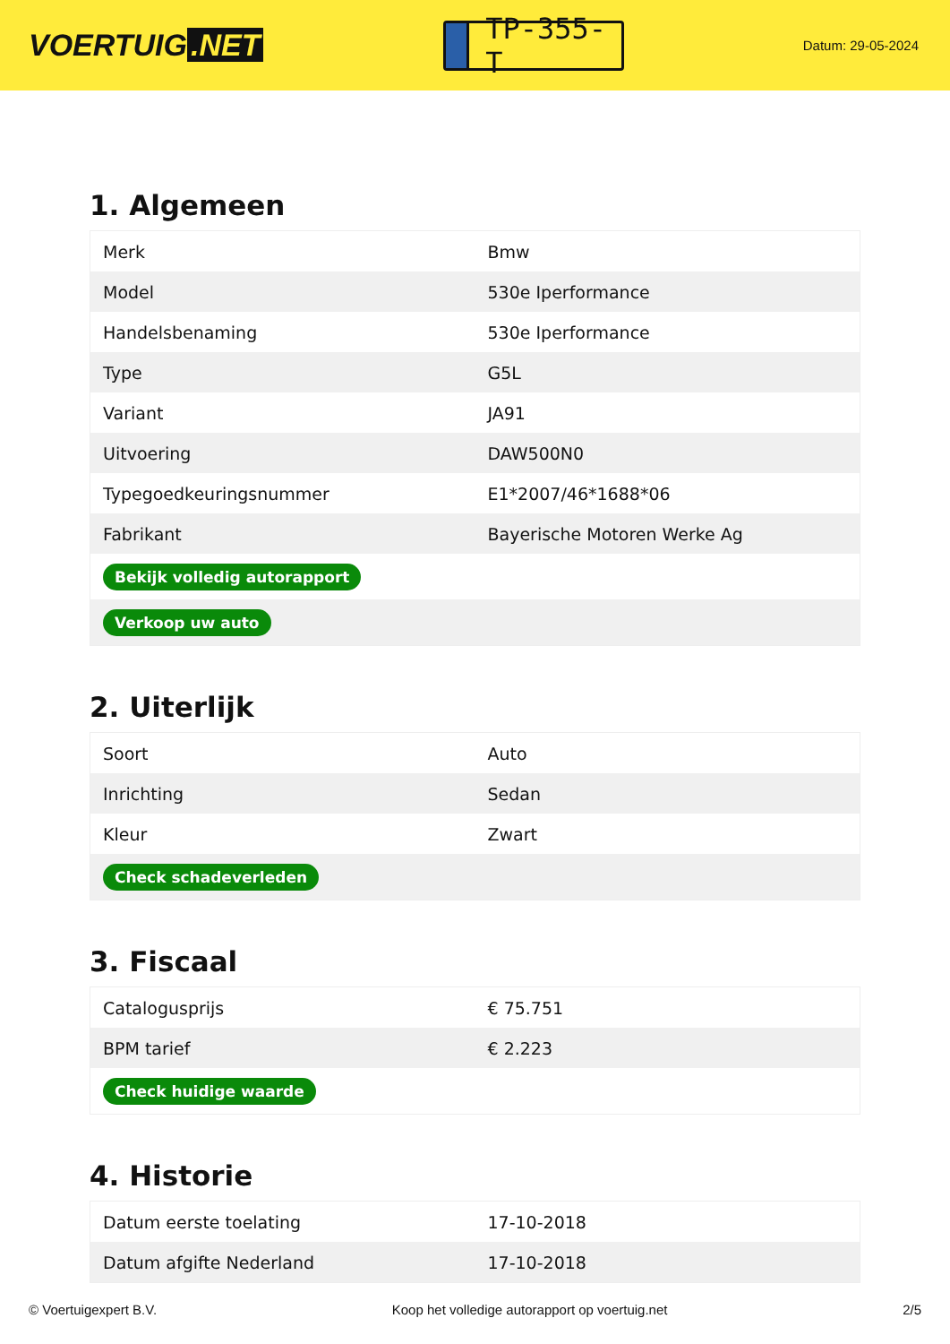VOERTUIG.NET
TP-355-T
Datum: 29-05-2024
1. Algemeen
| Merk | Bmw |
| Model | 530e Iperformance |
| Handelsbenaming | 530e Iperformance |
| Type | G5L |
| Variant | JA91 |
| Uitvoering | DAW500N0 |
| Typegoedkeuringsnummer | E1*2007/46*1688*06 |
| Fabrikant | Bayerische Motoren Werke Ag |
| Bekijk volledig autorapport | |
| Verkoop uw auto | |
2. Uiterlijk
| Soort | Auto |
| Inrichting | Sedan |
| Kleur | Zwart |
| Check schadeverleden | |
3. Fiscaal
| Catalogusprijs | € 75.751 |
| BPM tarief | € 2.223 |
| Check huidige waarde | |
4. Historie
| Datum eerste toelating | 17-10-2018 |
| Datum afgifte Nederland | 17-10-2018 |
© Voertuigexpert B.V. Koop het volledige autorapport op voertuig.net 2/5